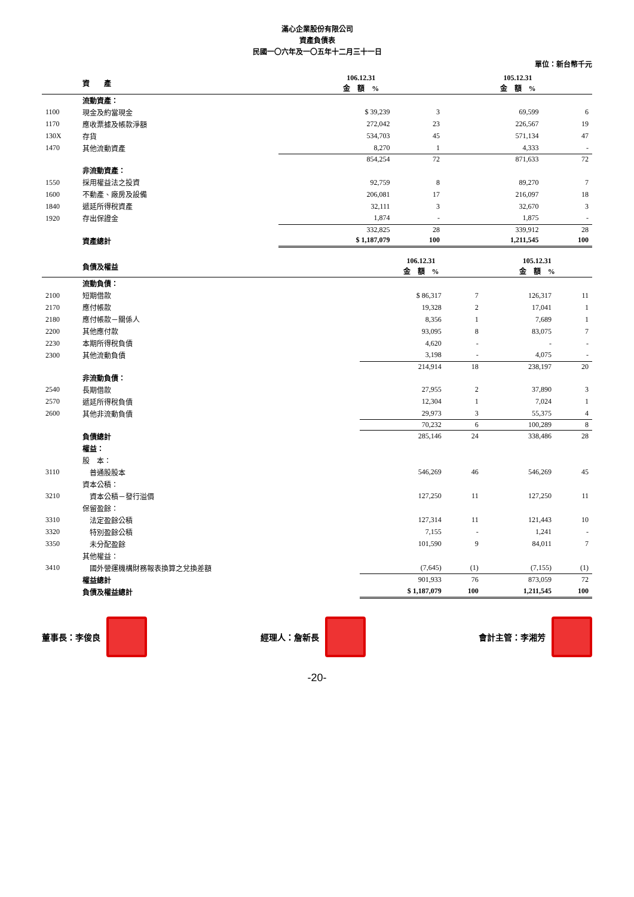滿心企業股份有限公司
資產負債表
民國一〇六年及一〇五年十二月三十一日
單位：新台幣千元
| | 資 產 | 106.12.31 金 額 % | | 105.12.31 金 額 % | |
| --- | --- | --- | --- | --- | --- |
| | 流動資產： | | | | |
| 1100 | 現金及約當現金 | $ 39,239 | 3 | 69,599 | 6 |
| 1170 | 應收票據及帳款淨額 | 272,042 | 23 | 226,567 | 19 |
| 130X | 存貨 | 534,703 | 45 | 571,134 | 47 |
| 1470 | 其他流動資產 | 8,270 | 1 | 4,333 | - |
| | | 854,254 | 72 | 871,633 | 72 |
| | 非流動資產： | | | | |
| 1550 | 採用權益法之投資 | 92,759 | 8 | 89,270 | 7 |
| 1600 | 不動產、廠房及設備 | 206,081 | 17 | 216,097 | 18 |
| 1840 | 遞延所得稅資產 | 32,111 | 3 | 32,670 | 3 |
| 1920 | 存出保證金 | 1,874 | - | 1,875 | - |
| | | 332,825 | 28 | 339,912 | 28 |
| | 資產總計 | $ 1,187,079 | 100 | 1,211,545 | 100 |
| | 負債及權益 | 106.12.31 金 額 % | | 105.12.31 金 額 % | |
| --- | --- | --- | --- | --- | --- |
| | 流動負債： | | | | |
| 2100 | 短期借款 | $ 86,317 | 7 | 126,317 | 11 |
| 2170 | 應付帳款 | 19,328 | 2 | 17,041 | 1 |
| 2180 | 應付帳款－關係人 | 8,356 | 1 | 7,689 | 1 |
| 2200 | 其他應付款 | 93,095 | 8 | 83,075 | 7 |
| 2230 | 本期所得稅負債 | 4,620 | - | - | - |
| 2300 | 其他流動負債 | 3,198 | - | 4,075 | - |
| | | 214,914 | 18 | 238,197 | 20 |
| | 非流動負債： | | | | |
| 2540 | 長期借款 | 27,955 | 2 | 37,890 | 3 |
| 2570 | 遞延所得稅負債 | 12,304 | 1 | 7,024 | 1 |
| 2600 | 其他非流動負債 | 29,973 | 3 | 55,375 | 4 |
| | | 70,232 | 6 | 100,289 | 8 |
| | 負債總計 | 285,146 | 24 | 338,486 | 28 |
| | 權益： | | | | |
| | 股 本： | | | | |
| 3110 | 普通股股本 | 546,269 | 46 | 546,269 | 45 |
| | 資本公積： | | | | |
| 3210 | 資本公積－發行溢價 | 127,250 | 11 | 127,250 | 11 |
| | 保留盈餘： | | | | |
| 3310 | 法定盈餘公積 | 127,314 | 11 | 121,443 | 10 |
| 3320 | 特別盈餘公積 | 7,155 | - | 1,241 | - |
| 3350 | 未分配盈餘 | 101,590 | 9 | 84,011 | 7 |
| | 其他權益： | | | | |
| 3410 | 國外營運機構財務報表換算之兌換差額 | (7,645) | (1) | (7,155) | (1) |
| | 權益總計 | 901,933 | 76 | 873,059 | 72 |
| | 負債及權益總計 | $ 1,187,079 | 100 | 1,211,545 | 100 |
董事長：李俊良 經理人：詹新長 會計主管：李湘芳
-20-